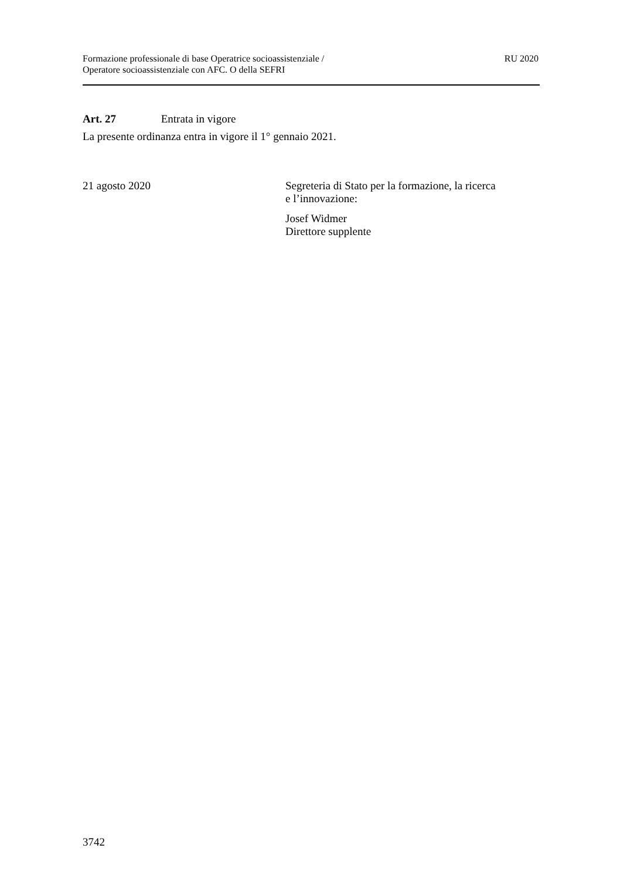Formazione professionale di base Operatrice socioassistenziale /
Operatore socioassistenziale con AFC. O della SEFRI
RU 2020
Art. 27 Entrata in vigore
La presente ordinanza entra in vigore il 1° gennaio 2021.
21 agosto 2020 Segreteria di Stato per la formazione, la ricerca
e l’innovazione:
Josef Widmer
Direttore supplente
3742